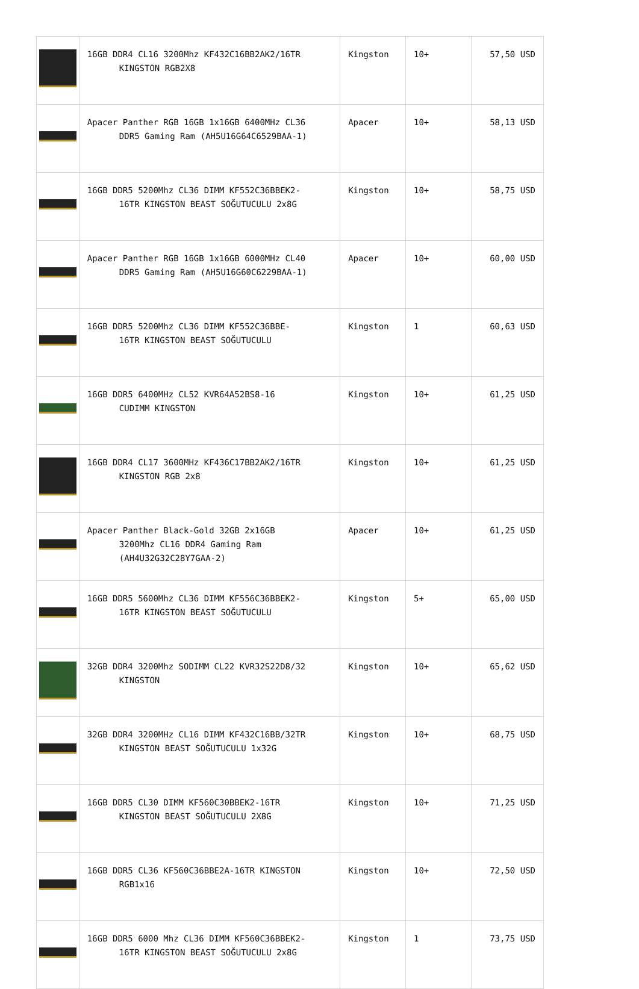| | 16GB DDR4 CL16 3200Mhz KF432C16BB2AK2/16TR KINGSTON RGB2X8 | Kingston | 10+ | 57,50 USD |
| | Apacer Panther RGB 16GB 1x16GB 6400MHz CL36 DDR5 Gaming Ram (AH5U16G64C6529BAA-1) | Apacer | 10+ | 58,13 USD |
| | 16GB DDR5 5200Mhz CL36 DIMM KF552C36BBEK2- 16TR KINGSTON BEAST SOĞUTUCULU 2x8G | Kingston | 10+ | 58,75 USD |
| | Apacer Panther RGB 16GB 1x16GB 6000MHz CL40 DDR5 Gaming Ram (AH5U16G60C6229BAA-1) | Apacer | 10+ | 60,00 USD |
| | 16GB DDR5 5200Mhz CL36 DIMM KF552C36BBE- 16TR KINGSTON BEAST SOĞUTUCULU | Kingston | 1 | 60,63 USD |
| | 16GB DDR5 6400MHz CL52 KVR64A52BS8-16 CUDIMM KINGSTON | Kingston | 10+ | 61,25 USD |
| | 16GB DDR4 CL17 3600MHz KF436C17BB2AK2/16TR KINGSTON RGB 2x8 | Kingston | 10+ | 61,25 USD |
| | Apacer Panther Black-Gold 32GB 2x16GB 3200Mhz CL16 DDR4 Gaming Ram (AH4U32G32C28Y7GAA-2) | Apacer | 10+ | 61,25 USD |
| | 16GB DDR5 5600Mhz CL36 DIMM KF556C36BBEK2- 16TR KINGSTON BEAST SOĞUTUCULU | Kingston | 5+ | 65,00 USD |
| | 32GB DDR4 3200Mhz SODIMM CL22 KVR32S22D8/32 KINGSTON | Kingston | 10+ | 65,62 USD |
| | 32GB DDR4 3200MHz CL16 DIMM KF432C16BB/32TR KINGSTON BEAST SOĞUTUCULU 1x32G | Kingston | 10+ | 68,75 USD |
| | 16GB DDR5 CL30 DIMM KF560C30BBEK2-16TR KINGSTON BEAST SOĞUTUCULU 2X8G | Kingston | 10+ | 71,25 USD |
| | 16GB DDR5 CL36 KF560C36BBE2A-16TR KINGSTON RGB1x16 | Kingston | 10+ | 72,50 USD |
| | 16GB DDR5 6000 Mhz CL36 DIMM KF560C36BBEK2- 16TR KINGSTON BEAST SOĞUTUCULU 2x8G | Kingston | 1 | 73,75 USD |